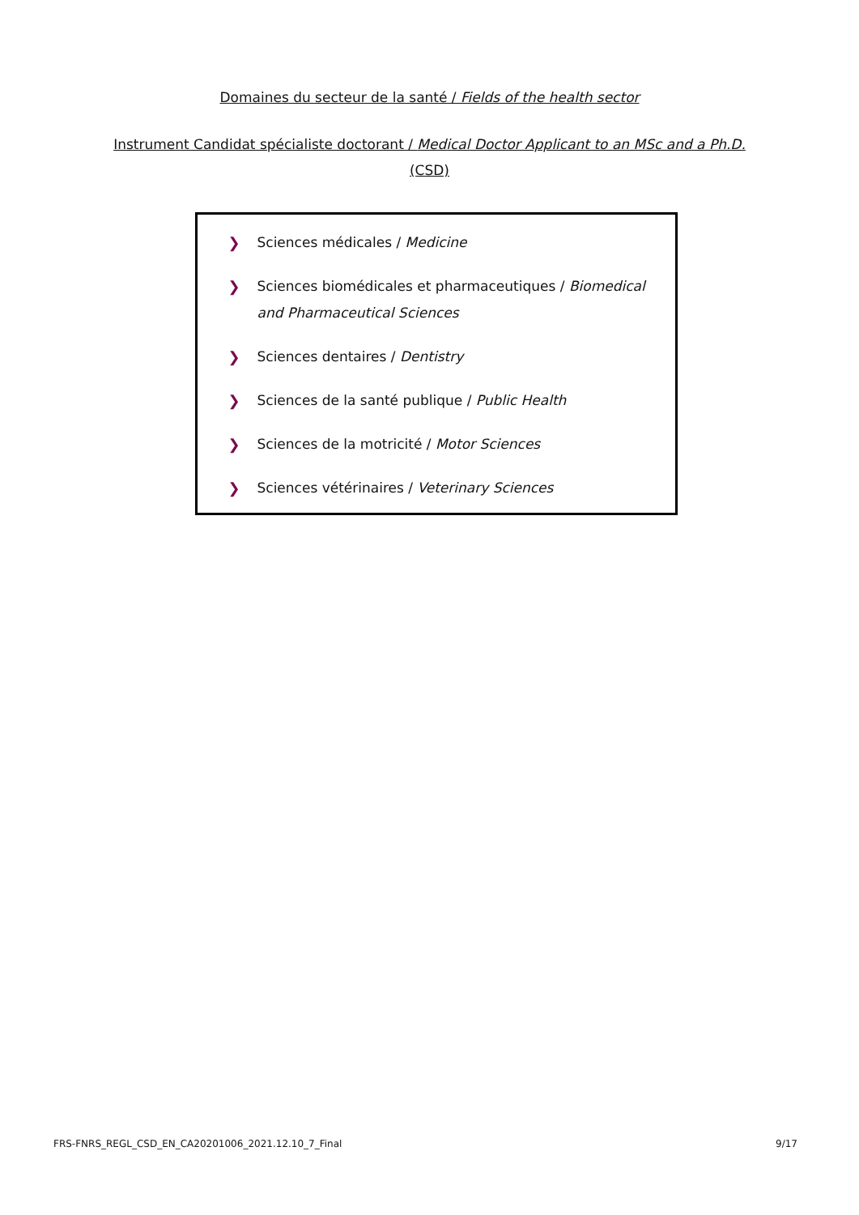Domaines du secteur de la santé / Fields of the health sector
Instrument Candidat spécialiste doctorant / Medical Doctor Applicant to an MSc and a Ph.D. (CSD)
❯ Sciences médicales / Medicine
❯ Sciences biomédicales et pharmaceutiques / Biomedical and Pharmaceutical Sciences
❯ Sciences dentaires / Dentistry
❯ Sciences de la santé publique / Public Health
❯ Sciences de la motricité / Motor Sciences
❯ Sciences vétérinaires / Veterinary Sciences
FRS-FNRS_REGL_CSD_EN_CA20201006_2021.12.10_7_Final 9/17